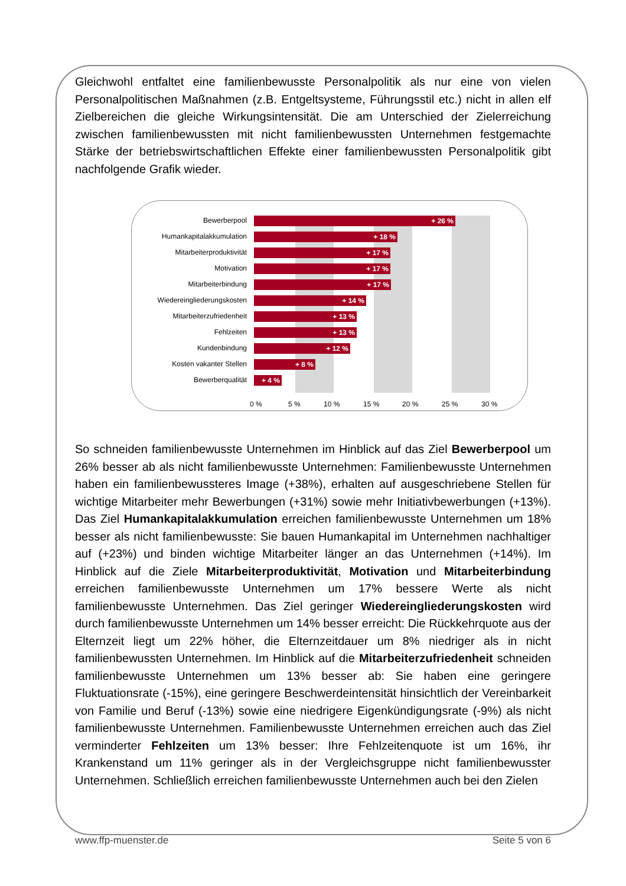Gleichwohl entfaltet eine familienbewusste Personalpolitik als nur eine von vielen Personalpolitischen Maßnahmen (z.B. Entgeltsysteme, Führungsstil etc.) nicht in allen elf Zielbereichen die gleiche Wirkungsintensität. Die am Unterschied der Zielerreichung zwischen familienbewussten mit nicht familienbewussten Unternehmen festgemachte Stärke der betriebswirtschaftlichen Effekte einer familienbewussten Personalpolitik gibt nachfolgende Grafik wieder.
Bewerberpool + 26 %
Humankapitalakkumulation + 18 %
Mitarbeiterproduktivität + 17 %
Motivation + 17 %
Mitarbeiterbindung + 17 %
Wiedereingliederungskosten + 14 %
Mitarbeiterzufriedenheit + 13 %
Fehlzeiten + 13 %
Kundenbindung + 12 %
Kosten vakanter Stellen + 8 %
Bewerberqualität + 4 %
0 % 5 % 10 % 15 % 20 % 25 % 30 %
So schneiden familienbewusste Unternehmen im Hinblick auf das Ziel Bewerberpool um 26% besser ab als nicht familienbewusste Unternehmen: Familienbewusste Unternehmen haben ein familienbewussteres Image (+38%), erhalten auf ausgeschriebene Stellen für wichtige Mitarbeiter mehr Bewerbungen (+31%) sowie mehr Initiativbewerbungen (+13%). Das Ziel Humankapitalakkumulation erreichen familienbewusste Unternehmen um 18% besser als nicht familienbewusste: Sie bauen Humankapital im Unternehmen nachhaltiger auf (+23%) und binden wichtige Mitarbeiter länger an das Unternehmen (+14%). Im Hinblick auf die Ziele Mitarbeiterproduktivität, Motivation und Mitarbeiterbindung erreichen familienbewusste Unternehmen um 17% bessere Werte als nicht familienbewusste Unternehmen. Das Ziel geringer Wiedereingliederungskosten wird durch familienbewusste Unternehmen um 14% besser erreicht: Die Rückkehrquote aus der Elternzeit liegt um 22% höher, die Elternzeitdauer um 8% niedriger als in nicht familienbewussten Unternehmen. Im Hinblick auf die Mitarbeiterzufriedenheit schneiden familienbewusste Unternehmen um 13% besser ab: Sie haben eine geringere Fluktuationsrate (-15%), eine geringere Beschwerdeintensität hinsichtlich der Vereinbarkeit von Familie und Beruf (-13%) sowie eine niedrigere Eigenkündigungsrate (-9%) als nicht familienbewusste Unternehmen. Familienbewusste Unternehmen erreichen auch das Ziel verminderter Fehlzeiten um 13% besser: Ihre Fehlzeitenquote ist um 16%, ihr Krankenstand um 11% geringer als in der Vergleichsgruppe nicht familienbewusster Unternehmen. Schließlich erreichen familienbewusste Unternehmen auch bei den Zielen
www.ffp-muenster.de Seite 5 von 6